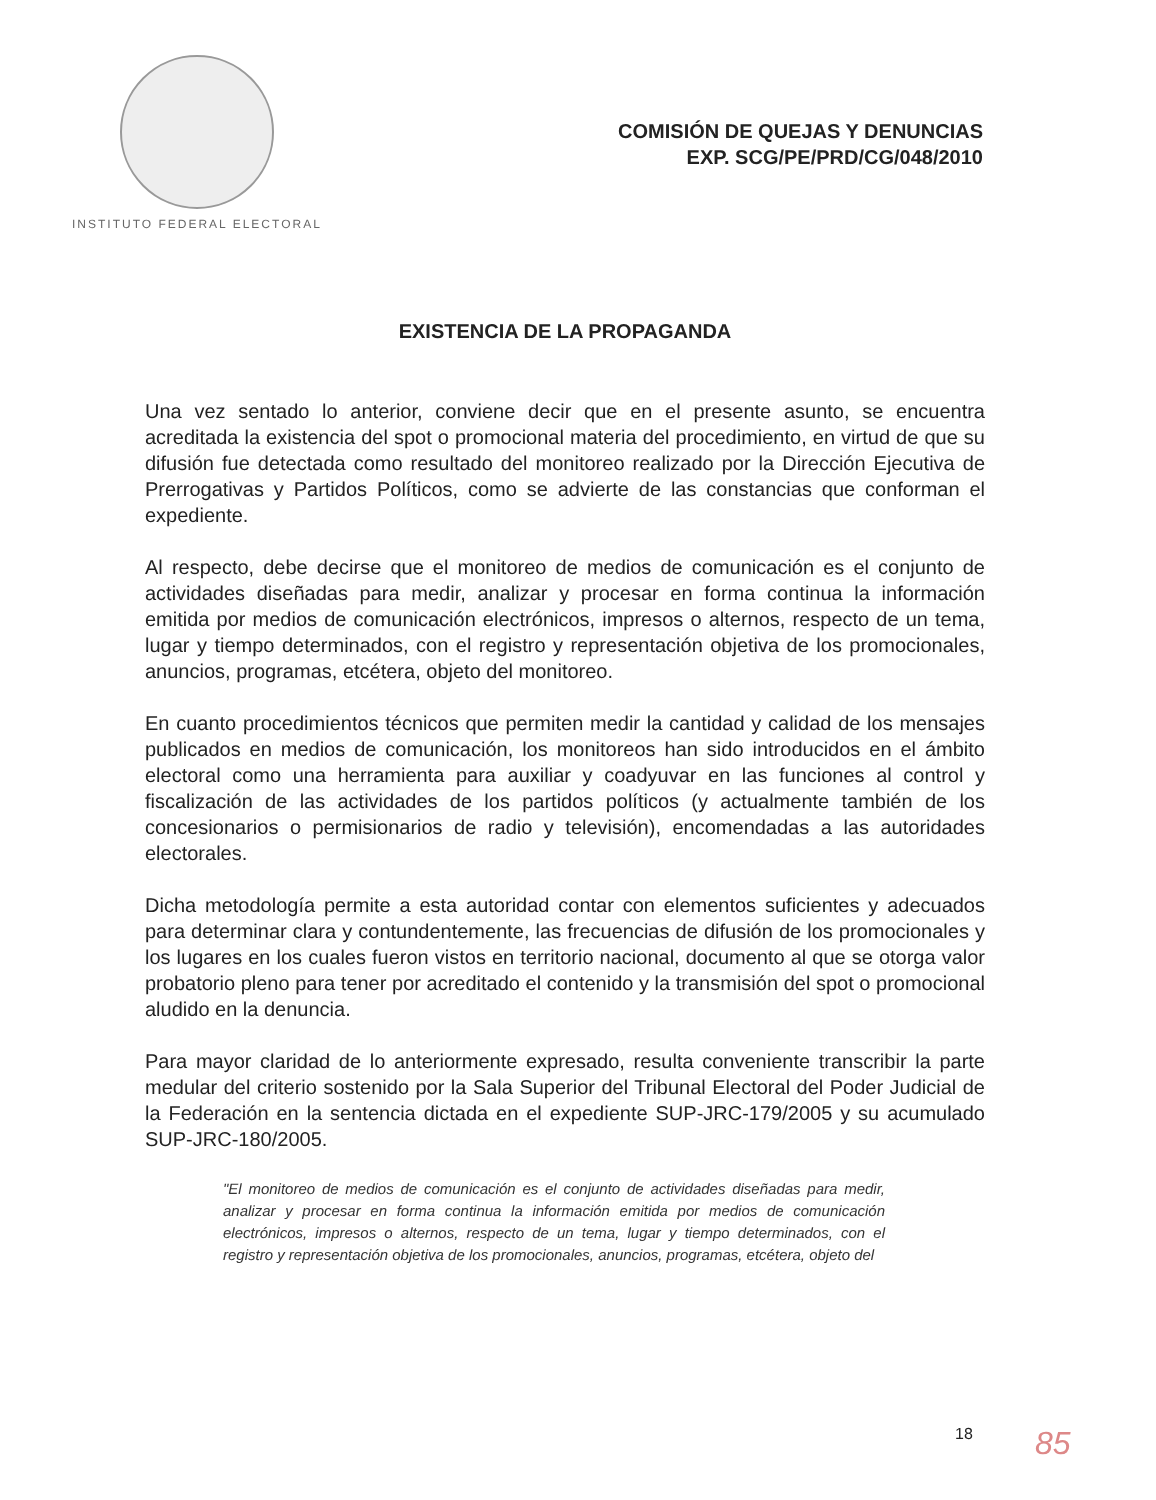INSTITUTO FEDERAL ELECTORAL
COMISIÓN DE QUEJAS Y DENUNCIAS
EXP. SCG/PE/PRD/CG/048/2010
EXISTENCIA DE LA PROPAGANDA
Una vez sentado lo anterior, conviene decir que en el presente asunto, se encuentra acreditada la existencia del spot o promocional materia del procedimiento, en virtud de que su difusión fue detectada como resultado del monitoreo realizado por la Dirección Ejecutiva de Prerrogativas y Partidos Políticos, como se advierte de las constancias que conforman el expediente.
Al respecto, debe decirse que el monitoreo de medios de comunicación es el conjunto de actividades diseñadas para medir, analizar y procesar en forma continua la información emitida por medios de comunicación electrónicos, impresos o alternos, respecto de un tema, lugar y tiempo determinados, con el registro y representación objetiva de los promocionales, anuncios, programas, etcétera, objeto del monitoreo.
En cuanto procedimientos técnicos que permiten medir la cantidad y calidad de los mensajes publicados en medios de comunicación, los monitoreos han sido introducidos en el ámbito electoral como una herramienta para auxiliar y coadyuvar en las funciones al control y fiscalización de las actividades de los partidos políticos (y actualmente también de los concesionarios o permisionarios de radio y televisión), encomendadas a las autoridades electorales.
Dicha metodología permite a esta autoridad contar con elementos suficientes y adecuados para determinar clara y contundentemente, las frecuencias de difusión de los promocionales y los lugares en los cuales fueron vistos en territorio nacional, documento al que se otorga valor probatorio pleno para tener por acreditado el contenido y la transmisión del spot o promocional aludido en la denuncia.
Para mayor claridad de lo anteriormente expresado, resulta conveniente transcribir la parte medular del criterio sostenido por la Sala Superior del Tribunal Electoral del Poder Judicial de la Federación en la sentencia dictada en el expediente SUP-JRC-179/2005 y su acumulado SUP-JRC-180/2005.
"El monitoreo de medios de comunicación es el conjunto de actividades diseñadas para medir, analizar y procesar en forma continua la información emitida por medios de comunicación electrónicos, impresos o alternos, respecto de un tema, lugar y tiempo determinados, con el registro y representación objetiva de los promocionales, anuncios, programas, etcétera, objeto del
18 85